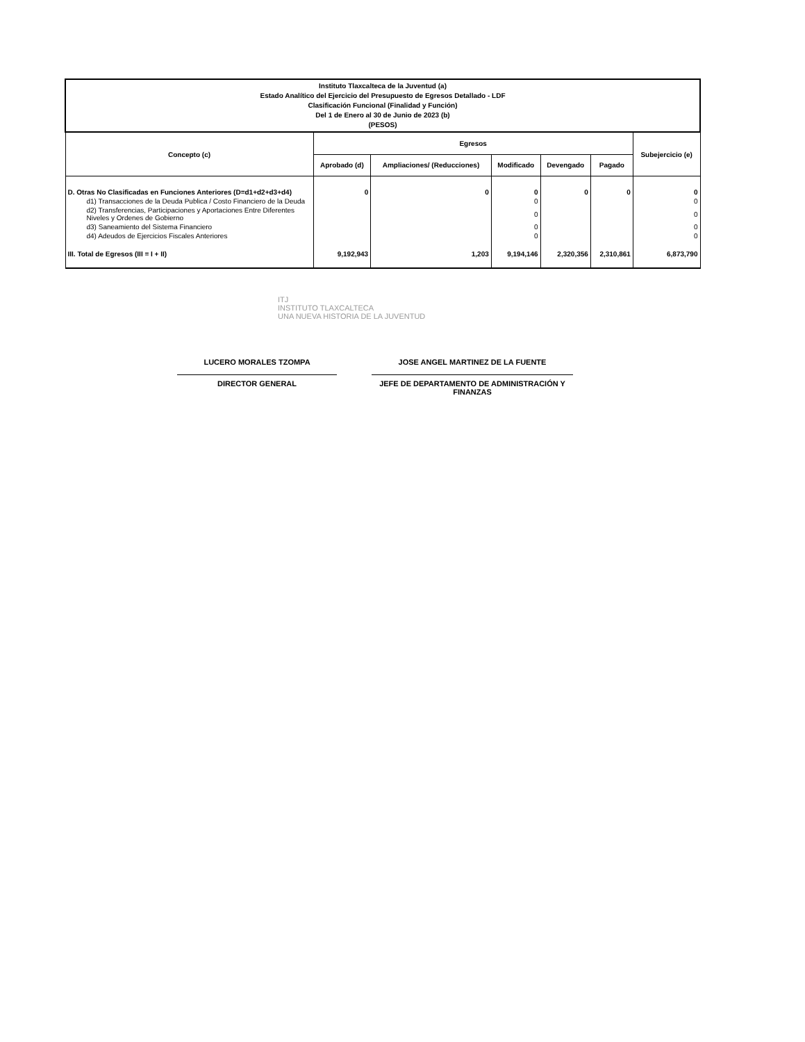| Instituto Tlaxcalteca de la Juventud (a) Estado Analítico del Ejercicio del Presupuesto de Egresos Detallado - LDF Clasificación Funcional (Finalidad y Función) Del 1 de Enero al 30 de Junio de 2023 (b) (PESOS) | | | | | | |
| Concepto (c) | Egresos | | | | | Subejercicio (e) |
| | Aprobado (d) | Ampliaciones/ (Reducciones) | Modificado | Devengado | Pagado | |
| D. Otras No Clasificadas en Funciones Anteriores (D=d1+d2+d3+d4) | 0 | 0 | 0 | 0 | 0 | 0 |
| d1) Transacciones de la Deuda Publica / Costo Financiero de la Deuda | | | 0 | | | 0 |
| d2) Transferencias, Participaciones y Aportaciones Entre Diferentes Niveles y Ordenes de Gobierno | | | 0 | | | 0 |
| d3) Saneamiento del Sistema Financiero | | | 0 | | | 0 |
| d4) Adeudos de Ejercicios Fiscales Anteriores | | | 0 | | | 0 |
| III. Total de Egresos (III = I + II) | 9,192,943 | 1,203 | 9,194,146 | 2,320,356 | 2,310,861 | 6,873,790 |
ITJ
INSTITUTO TLAXCALTECA
UNA NUEVA HISTORIA DE LA JUVENTUD
LUCERO MORALES TZOMPA
DIRECTOR GENERAL
JOSE ANGEL MARTINEZ DE LA FUENTE
JEFE DE DEPARTAMENTO DE ADMINISTRACIÓN Y FINANZAS